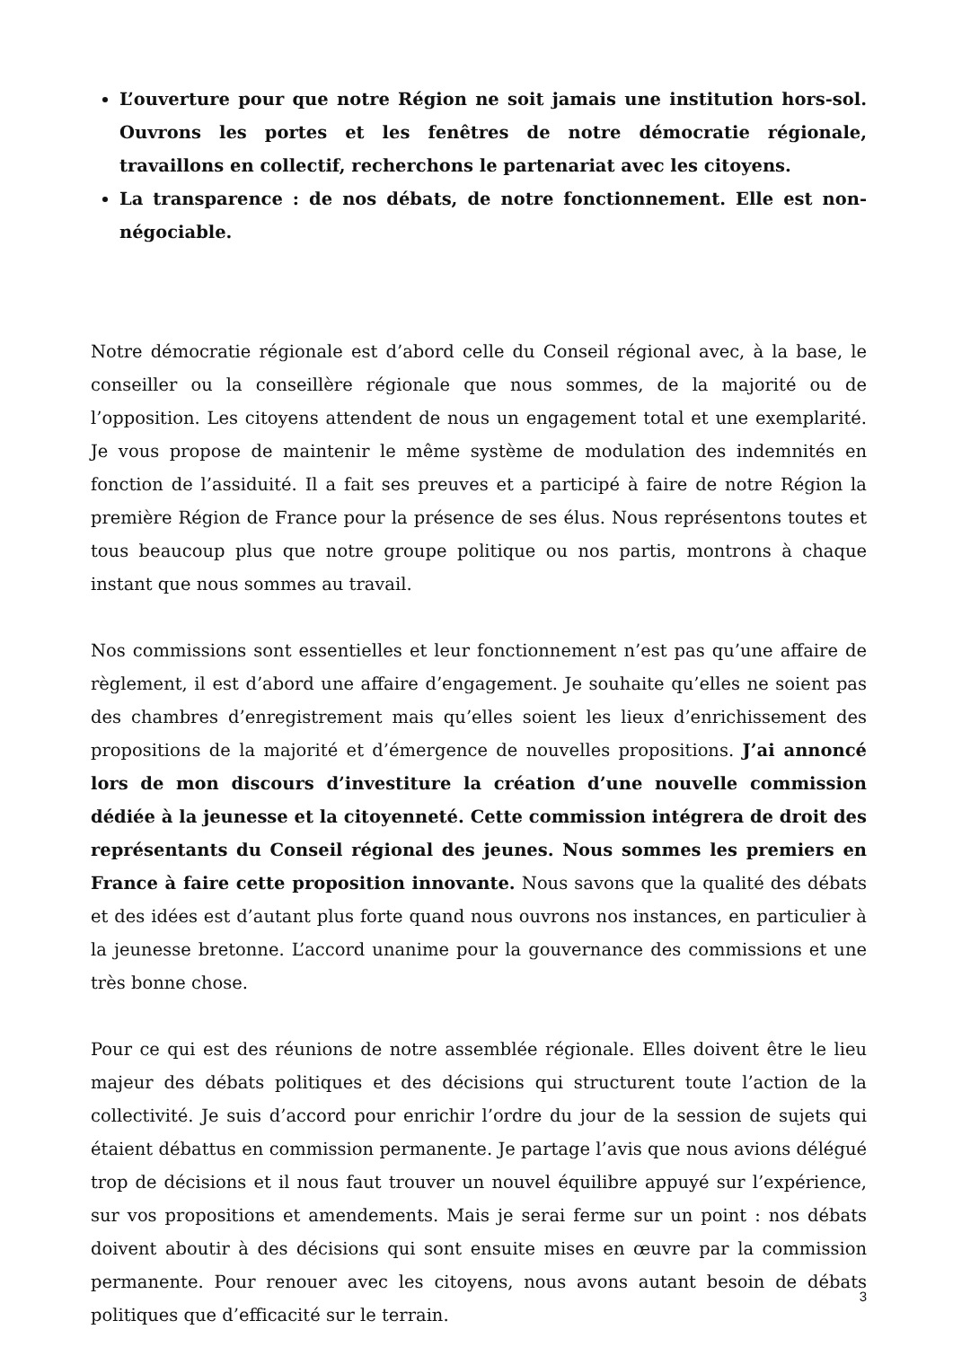L’ouverture pour que notre Région ne soit jamais une institution hors-sol. Ouvrons les portes et les fenêtres de notre démocratie régionale, travaillons en collectif, recherchons le partenariat avec les citoyens.
La transparence : de nos débats, de notre fonctionnement. Elle est non-négociable.
Notre démocratie régionale est d’abord celle du Conseil régional avec, à la base, le conseiller ou la conseillère régionale que nous sommes, de la majorité ou de l’opposition. Les citoyens attendent de nous un engagement total et une exemplarité. Je vous propose de maintenir le même système de modulation des indemnités en fonction de l’assiduité. Il a fait ses preuves et a participé à faire de notre Région la première Région de France pour la présence de ses élus. Nous représentons toutes et tous beaucoup plus que notre groupe politique ou nos partis, montrons à chaque instant que nous sommes au travail.
Nos commissions sont essentielles et leur fonctionnement n’est pas qu’une affaire de règlement, il est d’abord une affaire d’engagement. Je souhaite qu’elles ne soient pas des chambres d’enregistrement mais qu’elles soient les lieux d’enrichissement des propositions de la majorité et d’émergence de nouvelles propositions. J’ai annoncé lors de mon discours d’investiture la création d’une nouvelle commission dédiée à la jeunesse et la citoyenneté. Cette commission intégrera de droit des représentants du Conseil régional des jeunes. Nous sommes les premiers en France à faire cette proposition innovante. Nous savons que la qualité des débats et des idées est d’autant plus forte quand nous ouvrons nos instances, en particulier à la jeunesse bretonne. L’accord unanime pour la gouvernance des commissions et une très bonne chose.
Pour ce qui est des réunions de notre assemblée régionale. Elles doivent être le lieu majeur des débats politiques et des décisions qui structurent toute l’action de la collectivité. Je suis d’accord pour enrichir l’ordre du jour de la session de sujets qui étaient débattus en commission permanente. Je partage l’avis que nous avions délégué trop de décisions et il nous faut trouver un nouvel équilibre appuyé sur l’expérience, sur vos propositions et amendements. Mais je serai ferme sur un point : nos débats doivent aboutir à des décisions qui sont ensuite mises en œuvre par la commission permanente. Pour renouer avec les citoyens, nous avons autant besoin de débats politiques que d’efficacité sur le terrain.
3